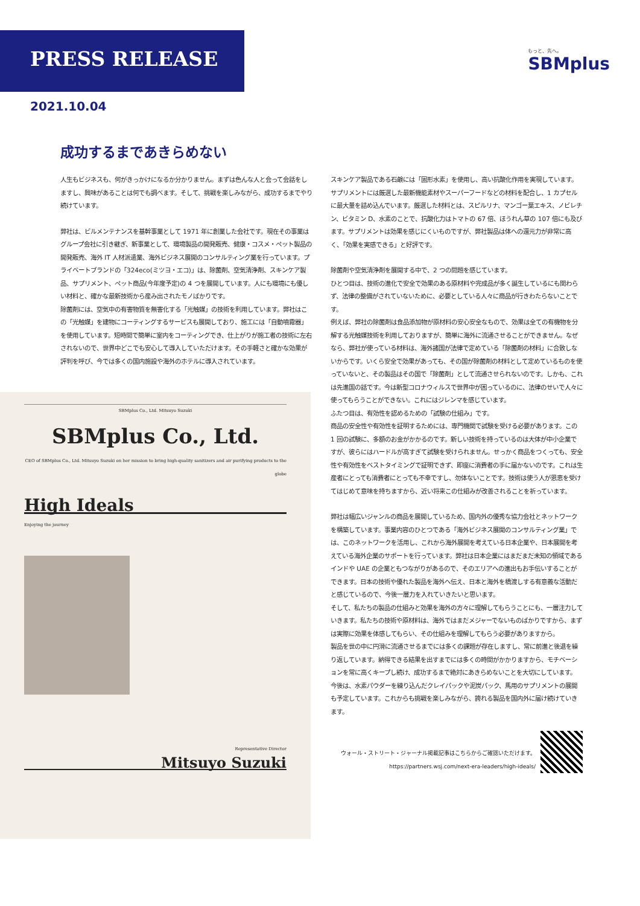PRESS RELEASE
もっと、先へ。
SBMplus
2021.10.04
成功するまであきらめない
人生もビジネスも、何がきっかけになるか分かりません。まずは色んな人と会って会話をしますし、興味があることは何でも調べます。そして、挑戦を楽しみながら、成功するまでやり続けています。
弊社は、ビルメンテナンスを基幹事業として 1971 年に創業した会社です。現在その事業はグループ会社に引き継ぎ、新事業として、環境製品の開発販売、健康・コスメ・ペット製品の開発販売、海外 IT 人材派遣業、海外ビジネス展開のコンサルティング業を行っています。プライベートブランドの「324eco(ミツヨ・エコ)」は、除菌剤、空気清浄剤、スキンケア製品、サプリメント、ペット商品(今年度予定)の 4 つを展開しています。人にも環境にも優しい材料と、確かな最新技術から産み出されたモノばかりです。
除菌剤には、空気中の有害物質を無害化する「光触媒」の技術を利用しています。弊社はこの「光触媒」を建物にコーティングするサービスも展開しており、施工には「自動噴霧器」を使用しています。短時間で簡単に室内をコーティングでき、仕上がりが施工者の技術に左右されないので、世界中どこでも安心して導入していただけます。その手軽さと確かな効果が評判を呼び、今では多くの国内施設や海外のホテルに導入されています。
SBMplus Co., Ltd. Mitsuyo Suzuki
SBMplus Co., Ltd.
CEO of SBMplus Co., Ltd. Mitsuyo Suzuki on her mission to bring high-quality sanitizers and air purifying products to the globe
High Ideals
Enjoying the journey
Representative Director
Mitsuyo Suzuki
スキンケア製品である石鹸には「固形水素」を使用し、高い抗酸化作用を実現しています。サプリメントには厳選した最新機能素材やスーパーフードなどの材料を配合し、1 カプセルに最大量を詰め込んでいます。厳選した材料とは、スピルリナ、マンゴー葉エキス、ノビレチン、ビタミン D、水素のことで、抗酸化力はトマトの 67 倍、ほうれん草の 107 倍にも及びます。サプリメントは効果を感じにくいものですが、弊社製品は体への還元力が非常に高く、「効果を実感できる」と好評です。
除菌剤や空気清浄剤を展開する中で、2 つの問題を感じています。
ひとつ目は、技術の進化で安全で効果のある原材料や完成品が多く誕生しているにも関わらず、法律の整備がされていないために、必要としている人々に商品が行きわたらないことです。
例えば、弊社の除菌剤は食品添加物が原材料の安心安全なもので、効果は全ての有機物を分解する光触媒技術を利用しておりますが、簡単に海外に流通させることができません。なぜなら、弊社が使っている材料は、海外諸国が法律で定めている「除菌剤の材料」に合致しないからです。いくら安全で効果があっても、その国が除菌剤の材料として定めているものを使っていないと、その製品はその国で「除菌剤」として流通させられないのです。しかも、これは先進国の話です。今は新型コロナウィルスで世界中が困っているのに、法律のせいで人々に使ってもらうことができない。これにはジレンマを感じています。
ふたつ目は、有効性を認めるための「試験の仕組み」です。
商品の安全性や有効性を証明するためには、専門機関で試験を受ける必要があります。この 1 回の試験に、多額のお金がかかるのです。新しい技術を持っているのは大体が中小企業ですが、彼らにはハードルが高すぎて試験を受けられません。せっかく商品をつくっても、安全性や有効性をベストタイミングで証明できず、即座に消費者の手に届かないのです。これは生産者にとっても消費者にとっても不幸ですし、勿体ないことです。技術は使う人が恩恵を受けてはじめて意味を持ちますから、近い将来この仕組みが改善されることを祈っています。
弊社は幅広いジャンルの商品を展開しているため、国内外の優秀な協力会社とネットワークを構築しています。事業内容のひとつである「海外ビジネス展開のコンサルティング業」では、このネットワークを活用し、これから海外展開を考えている日本企業や、日本展開を考えている海外企業のサポートを行っています。弊社は日本企業にはまだまだ未知の領域であるインドや UAE の企業ともつながりがあるので、そのエリアへの進出もお手伝いすることができます。日本の技術や優れた製品を海外へ伝え、日本と海外を橋渡しする有意義な活動だと感じているので、今後一層力を入れていきたいと思います。
そして、私たちの製品の仕組みと効果を海外の方々に理解してもらうことにも、一層注力していきます。私たちの技術や原材料は、海外ではまだメジャーでないものばかりですから、まずは実際に効果を体感してもらい、その仕組みを理解してもらう必要がありますから。
製品を世の中に円滑に流通させるまでには多くの課題が存在しますし、常に前進と後退を繰り返しています。納得できる結果を出すまでには多くの時間がかかりますから、モチベーションを常に高くキープし続け、成功するまで絶対にあきらめないことを大切にしています。
今後は、水素パウダーを練り込んだクレイパックや泥炭パック、馬用のサプリメントの展開も予定しています。これからも挑戦を楽しみながら、誇れる製品を国内外に届け続けていきます。
ウォール・ストリート・ジャーナル掲載記事はこちらからご確認いただけます。
https://partners.wsj.com/next-era-leaders/high-ideals/